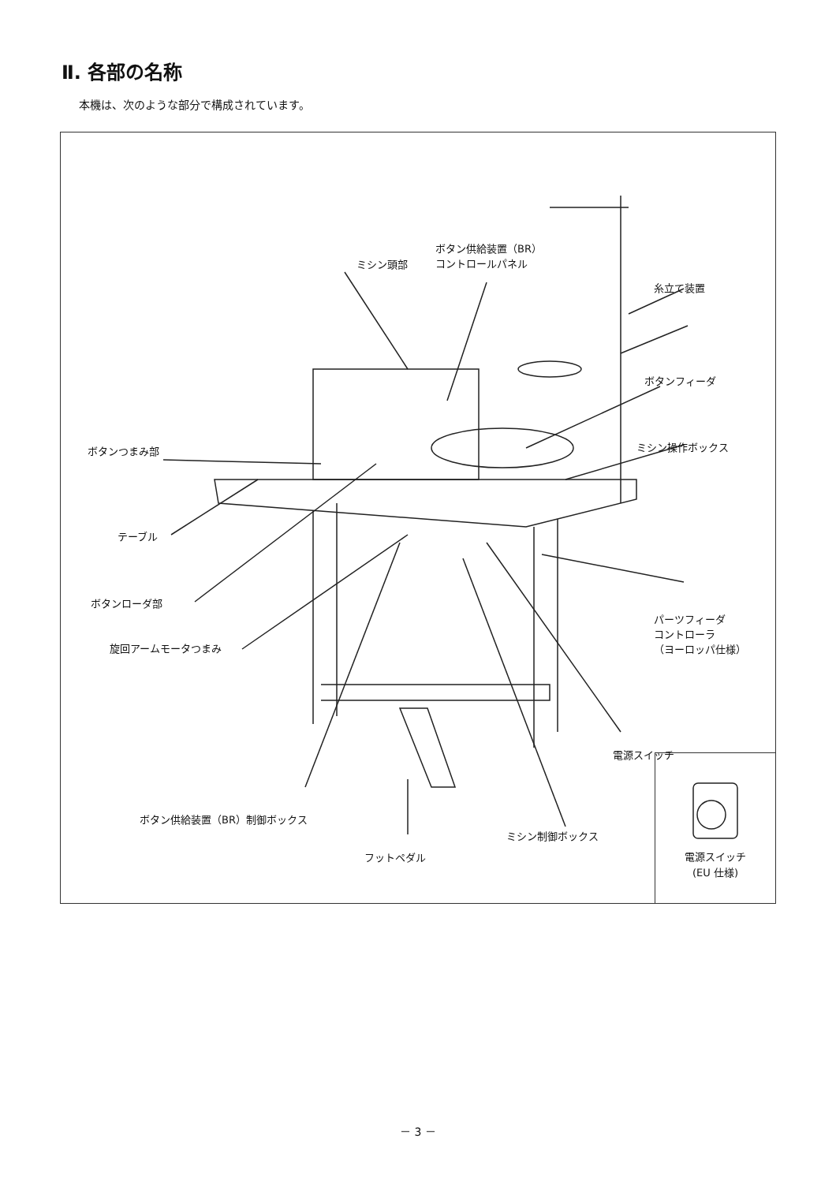Ⅱ. 各部の名称
本機は、次のような部分で構成されています。
ミシン頭部
ボタン供給装置（BR）
コントロールパネル
糸立て装置
ボタンフィーダ
ボタンつまみ部 ミシン操作ボックス
テーブル
ボタンローダ部
旋回アームモータつまみ
パーツフィーダ
コントローラ
（ヨーロッパ仕様）
電源スイッチ
ボタン供給装置（BR）制御ボックス
ミシン制御ボックス
フットペダル
電源スイッチ
(EU 仕様)
－ 3 －